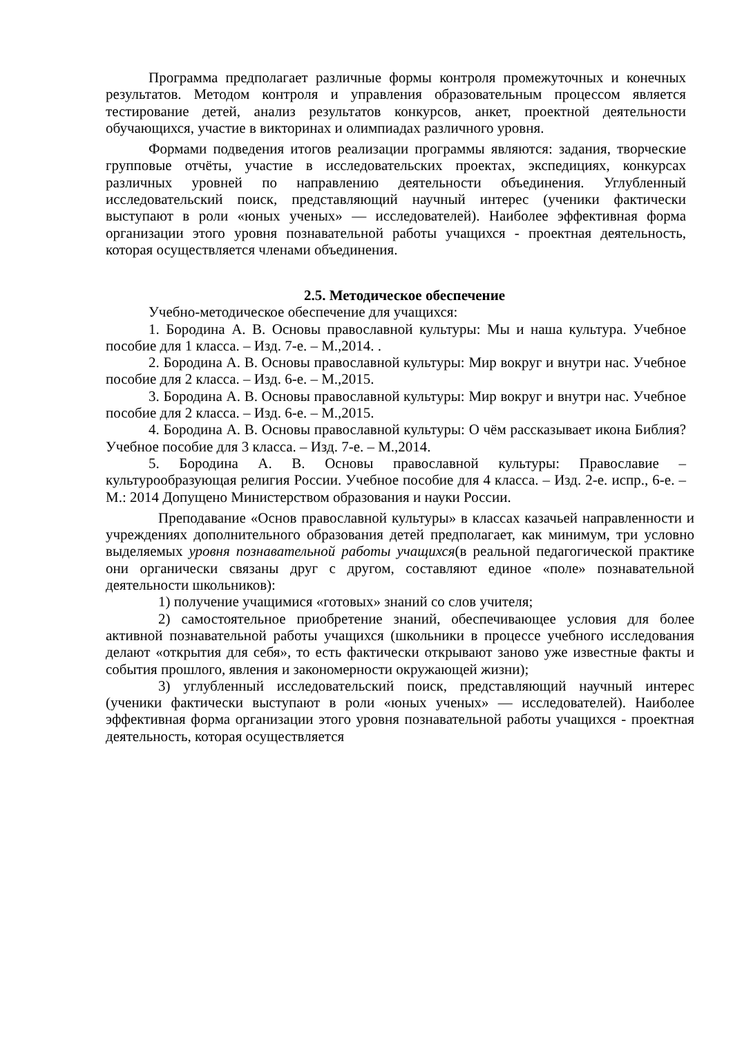Программа предполагает различные формы контроля промежуточных и конечных результатов. Методом контроля и управления образовательным процессом является тестирование детей, анализ результатов конкурсов, анкет, проектной деятельности обучающихся, участие в викторинах и олимпиадах различного уровня.
Формами подведения итогов реализации программы являются: задания, творческие групповые отчёты, участие в исследовательских проектах, экспедициях, конкурсах различных уровней по направлению деятельности объединения. Углубленный исследовательский поиск, представляющий научный интерес (ученики фактически выступают в роли «юных ученых» — исследователей). Наиболее эффективная форма организации этого уровня познавательной работы учащихся - проектная деятельность, которая осуществляется членами объединения.
2.5. Методическое обеспечение
Учебно-методическое обеспечение для учащихся:
1. Бородина А. В. Основы православной культуры: Мы и наша культура. Учебное пособие для 1 класса. – Изд. 7-е. – М.,2014. .
2. Бородина А. В. Основы православной культуры: Мир вокруг и внутри нас. Учебное пособие для 2 класса. – Изд. 6-е. – М.,2015.
3. Бородина А. В. Основы православной культуры: Мир вокруг и внутри нас. Учебное пособие для 2 класса. – Изд. 6-е. – М.,2015.
4. Бородина А. В. Основы православной культуры: О чём рассказывает икона Библия? Учебное пособие для 3 класса. – Изд. 7-е. – М.,2014.
5. Бородина А. В. Основы православной культуры: Православие – культурообразующая религия России. Учебное пособие для 4 класса. – Изд. 2-е. испр., 6-е. – М.: 2014 Допущено Министерством образования и науки России.
Преподавание «Основ православной культуры» в классах казачьей направленности и учреждениях дополнительного образования детей предполагает, как минимум, три условно выделяемых уровня познавательной работы учащихся(в реальной педагогической практике они органически связаны друг с другом, составляют единое «поле» познавательной деятельности школьников):
1) получение учащимися «готовых» знаний со слов учителя;
2) самостоятельное приобретение знаний, обеспечивающее условия для более активной познавательной работы учащихся (школьники в процессе учебного исследования делают «открытия для себя», то есть фактически открывают заново уже известные факты и события прошлого, явления и закономерности окружающей жизни);
3) углубленный исследовательский поиск, представляющий научный интерес (ученики фактически выступают в роли «юных ученых» — исследователей). Наиболее эффективная форма организации этого уровня познавательной работы учащихся - проектная деятельность, которая осуществляется